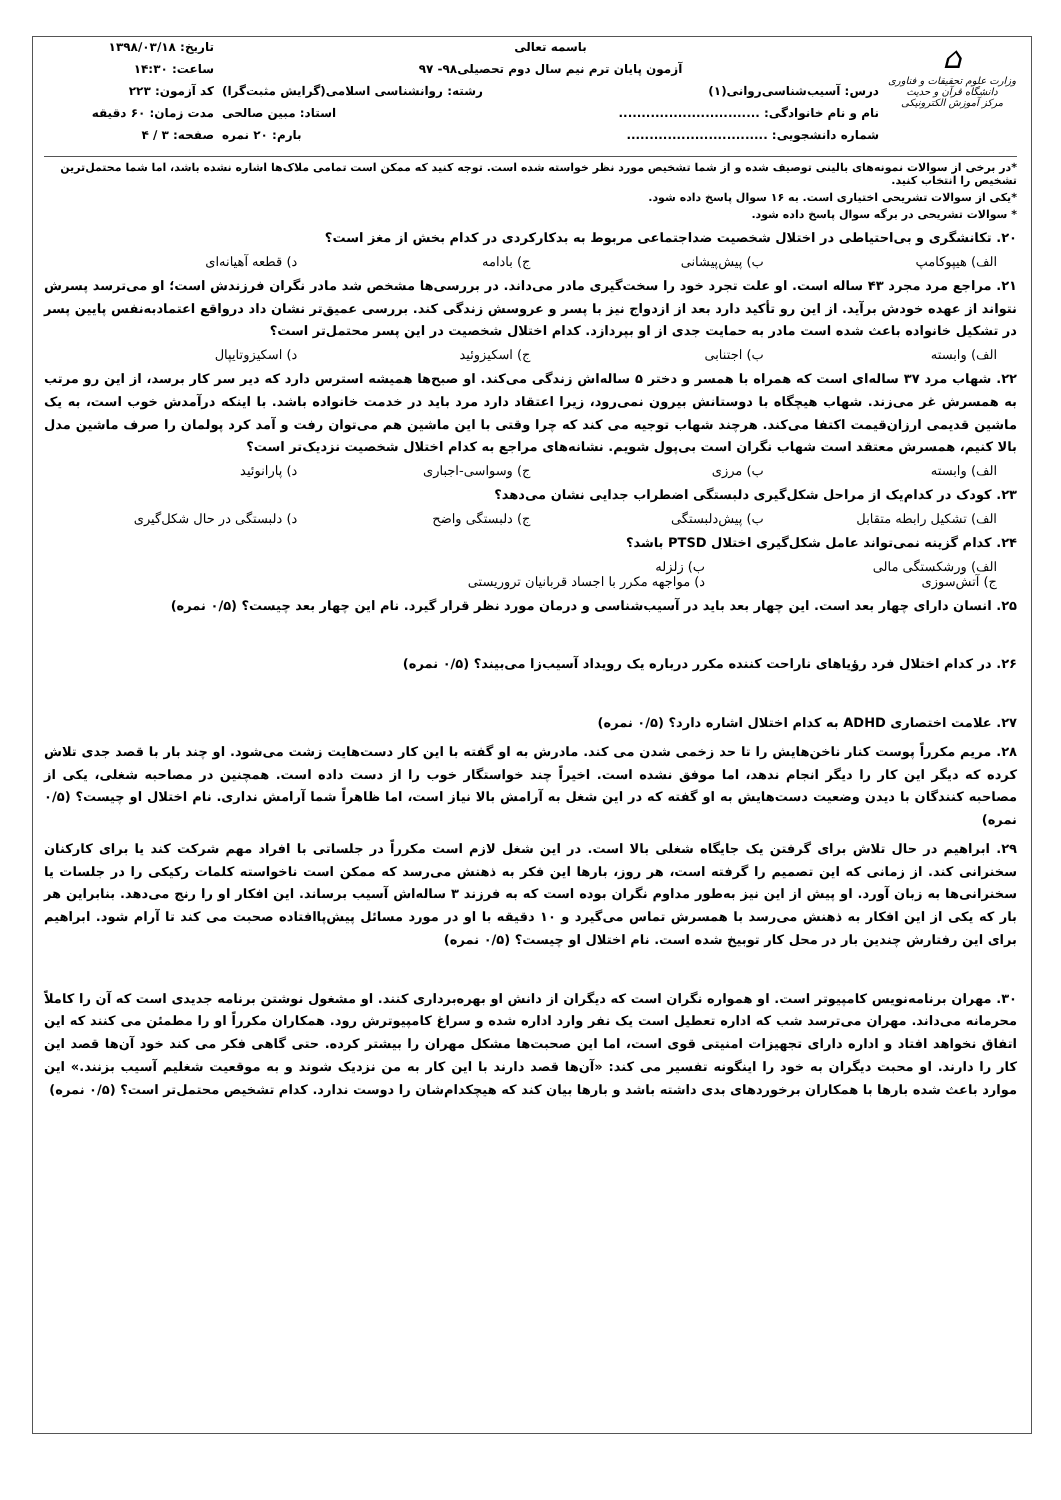⌂
وزارت علوم تحقیقات و فناوری
دانشگاه قرآن و حدیث
مرکز آموزش الکترونیکی
باسمه تعالی
آزمون پایان ترم نیم سال دوم تحصیلی۹۸- ۹۷
درس: آسیب‌شناسی‌روانی(۱) رشته: روانشناسی اسلامی(گرایش مثبت‌گرا)
نام و نام خانوادگی: ............................... استاد: مبین صالحی
شماره دانشجویی: ............................... بارم: ۲۰ نمره
تاریخ: ۱۳۹۸/۰۳/۱۸
ساعت: ۱۴:۳۰
کد آزمون: ۲۲۳
مدت زمان: ۶۰ دقیقه
صفحه: ۳ / ۴
*در برخی از سوالات نمونه‌های بالینی توصیف شده و از شما تشخیص مورد نظر خواسته شده است. توجه کنید که ممکن است تمامی ملاک‌ها اشاره نشده باشد، اما شما محتمل‌ترین تشخیص را انتخاب کنید.
*یکی از سوالات تشریحی اختیاری است. به ۱۶ سوال پاسخ داده شود.
* سوالات تشریحی در برگه سوال پاسخ داده شود.
۲۰. تکانشگری و بی‌احتیاطی در اختلال شخصیت ضداجتماعی مربوط به بدکارکردی در کدام بخش از مغز است؟
الف) هیپوکامپ ب) پیش‌پیشانی ج) بادامه د) قطعه آهیانه‌ای
۲۱. مراجع مرد مجرد ۴۳ ساله است. او علت تجرد خود را سخت‌گیری مادر می‌داند. در بررسی‌ها مشخص شد مادر نگران فرزندش است؛ او می‌ترسد پسرش نتواند از عهده خودش برآید. از این رو تأکید دارد بعد از ازدواج نیز با پسر و عروسش زندگی کند. بررسی عمیق‌تر نشان داد درواقع اعتمادبه‌نفس پایین پسر در تشکیل خانواده باعث شده است مادر به حمایت جدی از او بپردازد. کدام اختلال شخصیت در این پسر محتمل‌تر است؟
الف) وابسته ب) اجتنابی ج) اسکیزوئید د) اسکیزوتایپال
۲۲. شهاب مرد ۳۷ ساله‌ای است که همراه با همسر و دختر ۵ ساله‌اش زندگی می‌کند. او صبح‌ها همیشه استرس دارد که دیر سر کار برسد، از این رو مرتب به همسرش غر می‌زند. شهاب هیچگاه با دوستانش بیرون نمی‌رود، زیرا اعتقاد دارد مرد باید در خدمت خانواده باشد. با اینکه درآمدش خوب است، به یک ماشین قدیمی ارزان‌قیمت اکتفا می‌کند. هرچند شهاب توجیه می کند که چرا وقتی با این ماشین هم می‌توان رفت و آمد کرد پولمان را صرف ماشین مدل بالا کنیم، همسرش معتقد است شهاب نگران است بی‌پول شویم. نشانه‌های مراجع به کدام اختلال شخصیت نزدیک‌تر است؟
الف) وابسته ب) مرزی ج) وسواسی-اجباری د) پارانوئید
۲۳. کودک در کدام‌یک از مراحل شکل‌گیری دلبستگی اضطراب جدایی نشان می‌دهد؟
الف) تشکیل رابطه متقابل ب) پیش‌دلبستگی ج) دلبستگی واضح د) دلبستگی در حال شکل‌گیری
۲۴. کدام گزینه نمی‌تواند عامل شکل‌گیری اختلال PTSD باشد؟
الف) ورشکستگی مالی ب) زلزله ج) آتش‌سوزی د) مواجهه مکرر با اجساد قربانیان تروریستی
۲۵. انسان دارای چهار بعد است. این چهار بعد باید در آسیب‌شناسی و درمان مورد نظر قرار گیرد. نام این چهار بعد چیست؟ (۰/۵ نمره)
۲۶. در کدام اختلال فرد رؤیاهای ناراحت کننده مکرر درباره یک رویداد آسیب‌زا می‌بیند؟ (۰/۵ نمره)
۲۷. علامت اختصاری ADHD به کدام اختلال اشاره دارد؟ (۰/۵ نمره)
۲۸. مریم مکرراً پوست کنار ناخن‌هایش را تا حد زخمی شدن می کند. مادرش به او گفته با این کار دست‌هایت زشت می‌شود. او چند بار با قصد جدی تلاش کرده که دیگر این کار را دیگر انجام ندهد، اما موفق نشده است. اخیراً چند خواستگار خوب را از دست داده است. همچنین در مصاحبه شغلی، یکی از مصاحبه کنندگان با دیدن وضعیت دست‌هایش به او گفته که در این شغل به آرامش بالا نیاز است، اما ظاهراً شما آرامش نداری. نام اختلال او چیست؟ (۰/۵ نمره)
۲۹. ابراهیم در حال تلاش برای گرفتن یک جایگاه شغلی بالا است. در این شغل لازم است مکرراً در جلساتی با افراد مهم شرکت کند یا برای کارکنان سخنرانی کند. از زمانی که این تصمیم را گرفته است، هر روز، بارها این فکر به ذهنش می‌رسد که ممکن است ناخواسته کلمات رکیکی را در جلسات یا سخنرانی‌ها به زبان آورد. او پیش از این نیز به‌طور مداوم نگران بوده است که به فرزند ۳ ساله‌اش آسیب برساند. این افکار او را رنج می‌دهد. بنابراین هر بار که یکی از این افکار به ذهنش می‌رسد با همسرش تماس می‌گیرد و ۱۰ دقیقه با او در مورد مسائل پیش‌پاافتاده صحبت می کند تا آرام شود. ابراهیم برای این رفتارش چندین بار در محل کار توبیخ شده است. نام اختلال او چیست؟ (۰/۵ نمره)
۳۰. مهران برنامه‌نویس کامپیوتر است. او همواره نگران است که دیگران از دانش او بهره‌برداری کنند. او مشغول نوشتن برنامه جدیدی است که آن را کاملاً محرمانه می‌داند. مهران می‌ترسد شب که اداره تعطیل است یک نفر وارد اداره شده و سراغ کامپیوترش رود. همکاران مکرراً او را مطمئن می کنند که این اتفاق نخواهد افتاد و اداره دارای تجهیزات امنیتی قوی است، اما این صحبت‌ها مشکل مهران را بیشتر کرده. حتی گاهی فکر می کند خود آن‌ها قصد این کار را دارند. او محبت دیگران به خود را اینگونه تفسیر می کند: «آن‌ها قصد دارند با این کار به من نزدیک شوند و به موقعیت شغلیم آسیب بزنند.» این موارد باعث شده بارها با همکاران برخوردهای بدی داشته باشد و بارها بیان کند که هیچکدام‌شان را دوست ندارد. کدام تشخیص محتمل‌تر است؟ (۰/۵ نمره)